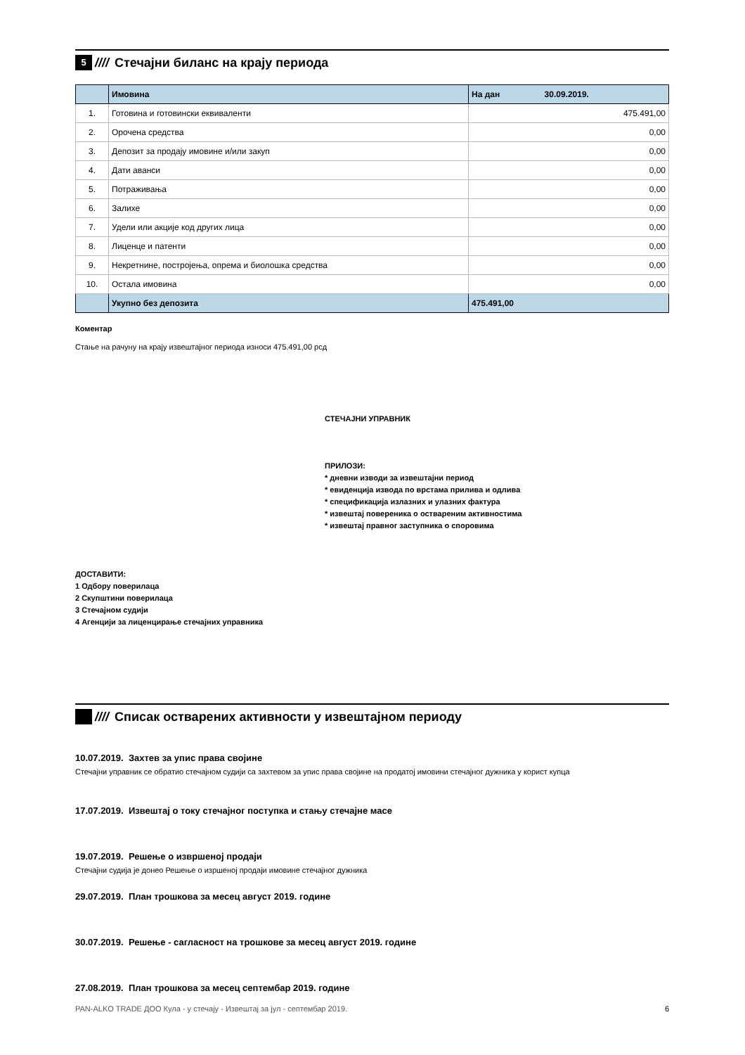5
//// Стечајни биланс на крају периода
| | Имовина | На дан 30.09.2019. |
| --- | --- | --- |
| 1. | Готовина и готовински еквиваленти | 475.491,00 |
| 2. | Орочена средства | 0,00 |
| 3. | Депозит за продају имовине и/или закуп | 0,00 |
| 4. | Дати аванси | 0,00 |
| 5. | Потраживања | 0,00 |
| 6. | Залихе | 0,00 |
| 7. | Удели или акције код других лица | 0,00 |
| 8. | Лиценце и патенти | 0,00 |
| 9. | Некретнине, постројења, опрема и биолошка средства | 0,00 |
| 10. | Остала имовина | 0,00 |
| | Укупно без депозита | 475.491,00 |
Коментар
Стање на рачуну на крају извештајног периода износи 475.491,00 рсд
СТЕЧАЈНИ УПРАВНИК
ПРИЛОЗИ:
* дневни изводи за извештајни период
* евиденција извода по врстама прилива и одлива
* спецификација излазних и улазних фактура
* извештај повереника о оствареним активностима
* извештај правног заступника о споровима
ДОСТАВИТИ:
1 Одбору поверилаца
2 Скупштини поверилаца
3 Стечајном судији
4 Агенцији за лиценцирање стечајних управника
//// Списак остварених активности у извештајном периоду
10.07.2019. Захтев за упис права својине
Стечајни управник се обратио стечајном судији са захтевом за упис права својине на продатој имовини стечајног дужника у корист купца
17.07.2019. Извештај о току стечајног поступка и стању стечајне масе
19.07.2019. Решење о извршеној продаји
Стечајни судија је донео Решење о изршеној продаји имовине стечајног дужника
29.07.2019. План трошкова за месец август 2019. године
30.07.2019. Решење - сагласност на трошкове за месец август 2019. године
27.08.2019. План трошкова за месец септембар 2019. године
PAN-ALKO TRADE ДОО Кула - у стечају - Извештај за јул - септембар 2019. 6